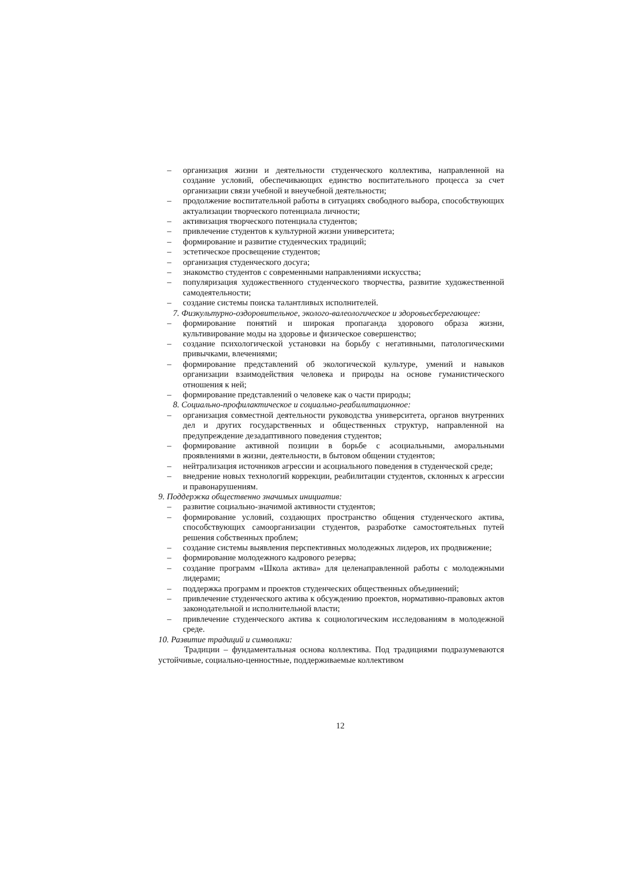– организация жизни и деятельности студенческого коллектива, направленной на создание условий, обеспечивающих единство воспитательного процесса за счет организации связи учебной и внеучебной деятельности;
– продолжение воспитательной работы в ситуациях свободного выбора, способствующих актуализации творческого потенциала личности;
– активизация творческого потенциала студентов;
– привлечение студентов к культурной жизни университета;
– формирование и развитие студенческих традиций;
– эстетическое просвещение студентов;
– организация студенческого досуга;
– знакомство студентов с современными направлениями искусства;
– популяризация художественного студенческого творчества, развитие художественной самодеятельности;
– создание системы поиска талантливых исполнителей.
7. Физкультурно-оздоровительное, эколого-валеологическое и здоровьесберегающее:
– формирование понятий и широкая пропаганда здорового образа жизни, культивирование моды на здоровье и физическое совершенство;
– создание психологической установки на борьбу с негативными, патологическими привычками, влечениями;
– формирование представлений об экологической культуре, умений и навыков организации взаимодействия человека и природы на основе гуманистического отношения к ней;
– формирование представлений о человеке как о части природы;
8. Социально-профилактическое и социально-реабилитационное:
– организация совместной деятельности руководства университета, органов внутренних дел и других государственных и общественных структур, направленной на предупреждение дезадаптивного поведения студентов;
– формирование активной позиции в борьбе с асоциальными, аморальными проявлениями в жизни, деятельности, в бытовом общении студентов;
– нейтрализация источников агрессии и асоциального поведения в студенческой среде;
– внедрение новых технологий коррекции, реабилитации студентов, склонных к агрессии и правонарушениям.
9. Поддержка общественно значимых инициатив:
– развитие социально-значимой активности студентов;
– формирование условий, создающих пространство общения студенческого актива, способствующих самоорганизации студентов, разработке самостоятельных путей решения собственных проблем;
– создание системы выявления перспективных молодежных лидеров, их продвижение;
– формирование молодежного кадрового резерва;
– создание программ «Школа актива» для целенаправленной работы с молодежными лидерами;
– поддержка программ и проектов студенческих общественных объединений;
– привлечение студенческого актива к обсуждению проектов, нормативно-правовых актов законодательной и исполнительной власти;
– привлечение студенческого актива к социологическим исследованиям в молодежной среде.
10. Развитие традиций и символики:
Традиции – фундаментальная основа коллектива. Под традициями подразумеваются устойчивые, социально-ценностные, поддерживаемые коллективом
12